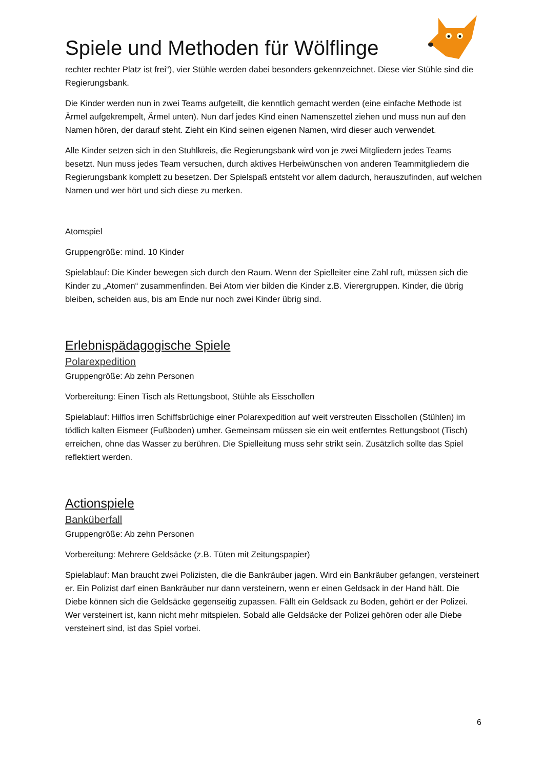Spiele und Methoden für Wölflinge
rechter rechter Platz ist frei“), vier Stühle werden dabei besonders gekennzeichnet. Diese vier Stühle sind die Regierungsbank.
Die Kinder werden nun in zwei Teams aufgeteilt, die kenntlich gemacht werden (eine einfache Methode ist Ärmel aufgekrempelt, Ärmel unten). Nun darf jedes Kind einen Namenszettel ziehen und muss nun auf den Namen hören, der darauf steht. Zieht ein Kind seinen eigenen Namen, wird dieser auch verwendet.
Alle Kinder setzen sich in den Stuhlkreis, die Regierungsbank wird von je zwei Mitgliedern jedes Teams besetzt. Nun muss jedes Team versuchen, durch aktives Herbeiwünschen von anderen Teammitgliedern die Regierungsbank komplett zu besetzen. Der Spielspaß entsteht vor allem dadurch, herauszufinden, auf welchen Namen und wer hört und sich diese zu merken.
Atomspiel
Gruppengröße: mind. 10 Kinder
Spielablauf: Die Kinder bewegen sich durch den Raum. Wenn der Spielleiter eine Zahl ruft, müssen sich die Kinder zu „Atomen“ zusammenfinden. Bei Atom vier bilden die Kinder z.B. Vierergruppen. Kinder, die übrig bleiben, scheiden aus, bis am Ende nur noch zwei Kinder übrig sind.
Erlebnispädagogische Spiele
Polarexpedition
Gruppengröße: Ab zehn Personen
Vorbereitung: Einen Tisch als Rettungsboot, Stühle als Eisschollen
Spielablauf: Hilflos irren Schiffsbrüchige einer Polarexpedition auf weit verstreuten Eisschollen (Stühlen) im tödlich kalten Eismeer (Fußboden) umher. Gemeinsam müssen sie ein weit entferntes Rettungsboot (Tisch) erreichen, ohne das Wasser zu berühren. Die Spielleitung muss sehr strikt sein. Zusätzlich sollte das Spiel reflektiert werden.
Actionspiele
Banküberfall
Gruppengröße: Ab zehn Personen
Vorbereitung: Mehrere Geldsäcke (z.B. Tüten mit Zeitungspapier)
Spielablauf: Man braucht zwei Polizisten, die die Bankräuber jagen. Wird ein Bankräuber gefangen, versteinert er. Ein Polizist darf einen Bankräuber nur dann versteinern, wenn er einen Geldsack in der Hand hält. Die Diebe können sich die Geldsäcke gegenseitig zupassen. Fällt ein Geldsack zu Boden, gehört er der Polizei. Wer versteinert ist, kann nicht mehr mitspielen. Sobald alle Geldsäcke der Polizei gehören oder alle Diebe versteinert sind, ist das Spiel vorbei.
6